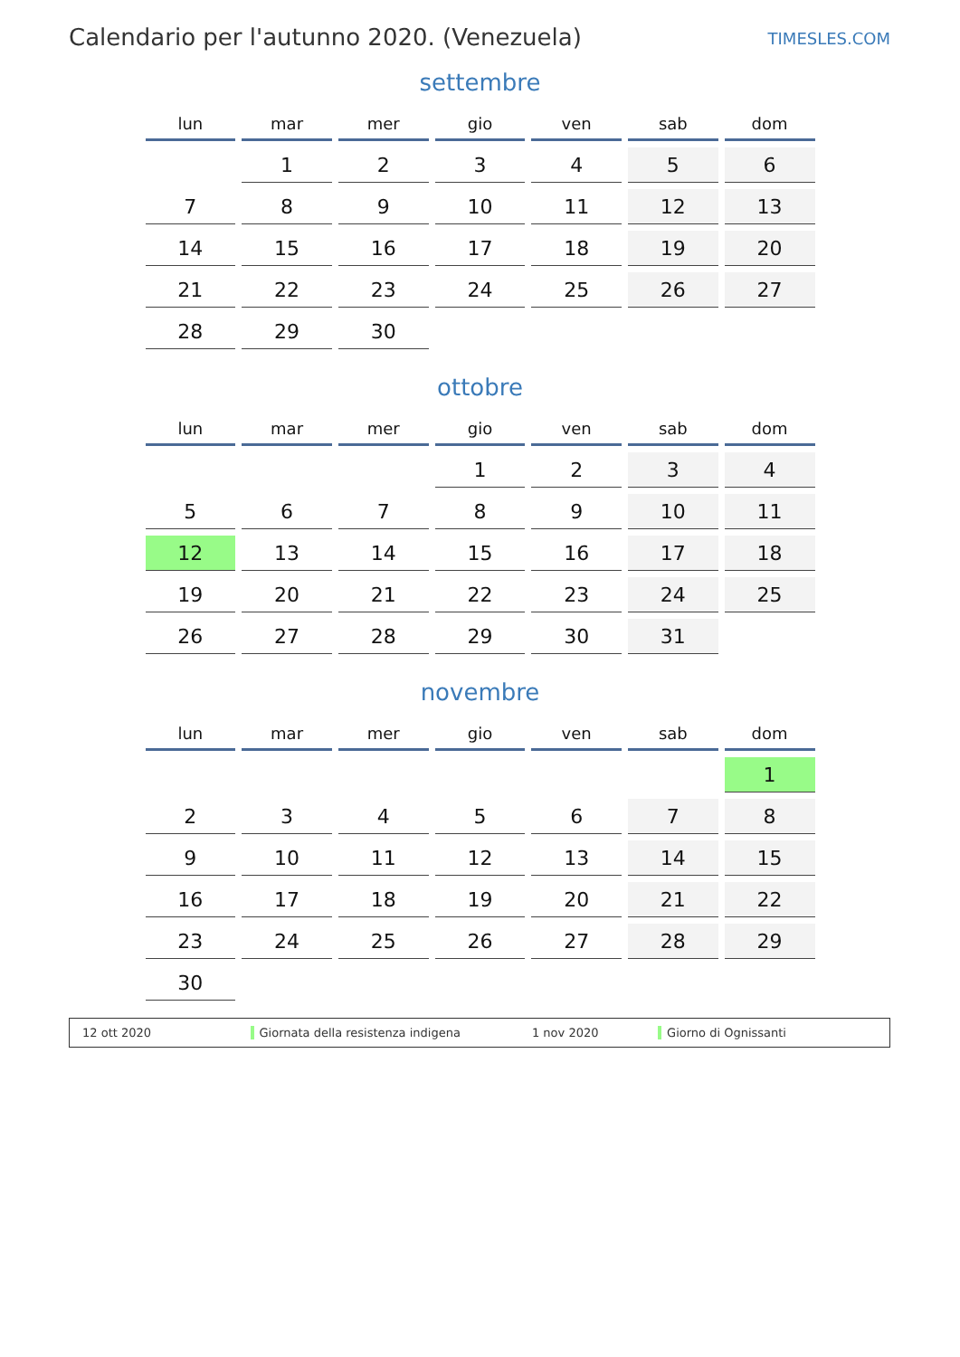Calendario per l'autunno 2020. (Venezuela)
TIMESLES.COM
settembre
| lun | mar | mer | gio | ven | sab | dom |
| --- | --- | --- | --- | --- | --- | --- |
| | 1 | 2 | 3 | 4 | 5 | 6 |
| 7 | 8 | 9 | 10 | 11 | 12 | 13 |
| 14 | 15 | 16 | 17 | 18 | 19 | 20 |
| 21 | 22 | 23 | 24 | 25 | 26 | 27 |
| 28 | 29 | 30 | | | | |
ottobre
| lun | mar | mer | gio | ven | sab | dom |
| --- | --- | --- | --- | --- | --- | --- |
| | | | 1 | 2 | 3 | 4 |
| 5 | 6 | 7 | 8 | 9 | 10 | 11 |
| 12 | 13 | 14 | 15 | 16 | 17 | 18 |
| 19 | 20 | 21 | 22 | 23 | 24 | 25 |
| 26 | 27 | 28 | 29 | 30 | 31 | |
novembre
| lun | mar | mer | gio | ven | sab | dom |
| --- | --- | --- | --- | --- | --- | --- |
| | | | | | | 1 |
| 2 | 3 | 4 | 5 | 6 | 7 | 8 |
| 9 | 10 | 11 | 12 | 13 | 14 | 15 |
| 16 | 17 | 18 | 19 | 20 | 21 | 22 |
| 23 | 24 | 25 | 26 | 27 | 28 | 29 |
| 30 | | | | | | |
12 ott 2020 Giornata della resistenza indigena 1 nov 2020 Giorno di Ognissanti